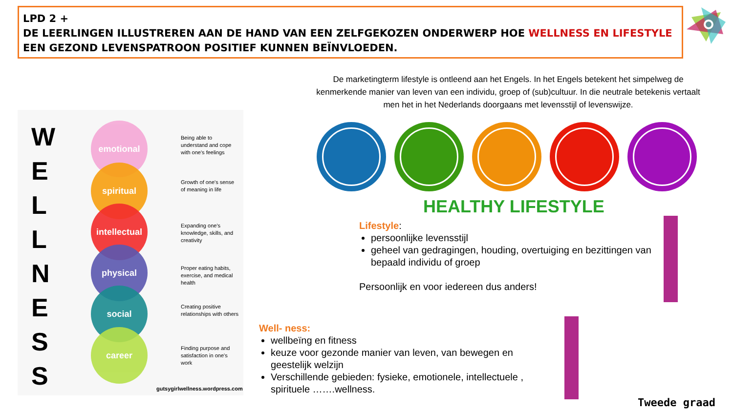LPD 2 +
DE LEERLINGEN ILLUSTREREN AAN DE HAND VAN EEN ZELFGEKOZEN ONDERWERP HOE WELLNESS EN LIFESTYLE EEN GEZOND LEVENSPATROON POSITIEF KUNNEN BEÏNVLOEDEN.
W E L L N E S S
emotional
spiritual
intellectual
physical
social
career
Being able to understand and cope with one's feelings
Growth of one's sense of meaning in life
Expanding one's knowledge, skills, and creativity
Proper eating habits, exercise, and medical health
Creating positive relationships with others
Finding purpose and satisfaction in one's work
gutsygirlwellness.wordpress.com
De marketingterm lifestyle is ontleend aan het Engels. In het Engels betekent het simpelweg de kenmerkende manier van leven van een individu, groep of (sub)cultuur. In die neutrale betekenis vertaalt men het in het Nederlands doorgaans met levensstijl of levenswijze.
HEALTHY LIFESTYLE
Lifestyle:
persoonlijke levensstijl
geheel van gedragingen, houding, overtuiging en bezittingen van bepaald individu of groep
Persoonlijk en voor iedereen dus anders!
Well- ness:
wellbeïng en fitness
keuze voor gezonde manier van leven, van bewegen en geestelijk welzijn
Verschillende gebieden: fysieke, emotionele, intellectuele , spirituele …….wellness.
Tweede graad